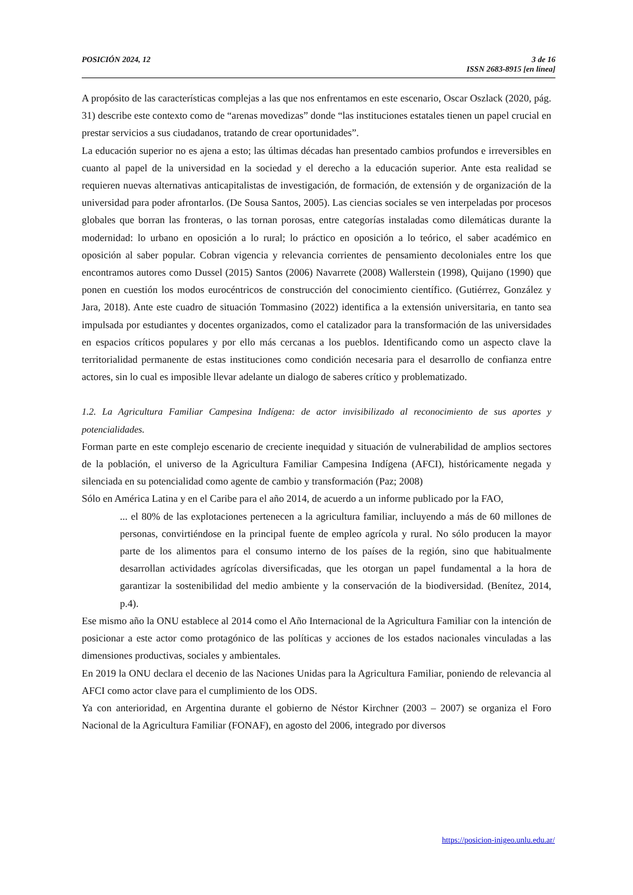POSICIÓN 2024, 12 3 de 16
ISSN 2683-8915 [en línea]
A propósito de las características complejas a las que nos enfrentamos en este escenario, Oscar Oszlack (2020, pág. 31) describe este contexto como de “arenas movedizas” donde “las instituciones estatales tienen un papel crucial en prestar servicios a sus ciudadanos, tratando de crear oportunidades”.
La educación superior no es ajena a esto; las últimas décadas han presentado cambios profundos e irreversibles en cuanto al papel de la universidad en la sociedad y el derecho a la educación superior. Ante esta realidad se requieren nuevas alternativas anticapitalistas de investigación, de formación, de extensión y de organización de la universidad para poder afrontarlos. (De Sousa Santos, 2005). Las ciencias sociales se ven interpeladas por procesos globales que borran las fronteras, o las tornan porosas, entre categorías instaladas como dilemáticas durante la modernidad: lo urbano en oposición a lo rural; lo práctico en oposición a lo teórico, el saber académico en oposición al saber popular. Cobran vigencia y relevancia corrientes de pensamiento decoloniales entre los que encontramos autores como Dussel (2015) Santos (2006) Navarrete (2008) Wallerstein (1998), Quijano (1990) que ponen en cuestión los modos eurocéntricos de construcción del conocimiento científico. (Gutiérrez, González y Jara, 2018). Ante este cuadro de situación Tommasino (2022) identifica a la extensión universitaria, en tanto sea impulsada por estudiantes y docentes organizados, como el catalizador para la transformación de las universidades en espacios críticos populares y por ello más cercanas a los pueblos. Identificando como un aspecto clave la territorialidad permanente de estas instituciones como condición necesaria para el desarrollo de confianza entre actores, sin lo cual es imposible llevar adelante un dialogo de saberes crítico y problematizado.
1.2. La Agricultura Familiar Campesina Indígena: de actor invisibilizado al reconocimiento de sus aportes y potencialidades.
Forman parte en este complejo escenario de creciente inequidad y situación de vulnerabilidad de amplios sectores de la población, el universo de la Agricultura Familiar Campesina Indígena (AFCI), históricamente negada y silenciada en su potencialidad como agente de cambio y transformación (Paz; 2008)
Sólo en América Latina y en el Caribe para el año 2014, de acuerdo a un informe publicado por la FAO,
... el 80% de las explotaciones pertenecen a la agricultura familiar, incluyendo a más de 60 millones de personas, convirtiéndose en la principal fuente de empleo agrícola y rural. No sólo producen la mayor parte de los alimentos para el consumo interno de los países de la región, sino que habitualmente desarrollan actividades agrícolas diversificadas, que les otorgan un papel fundamental a la hora de garantizar la sostenibilidad del medio ambiente y la conservación de la biodiversidad. (Benítez, 2014, p.4).
Ese mismo año la ONU establece al 2014 como el Año Internacional de la Agricultura Familiar con la intención de posicionar a este actor como protagónico de las políticas y acciones de los estados nacionales vinculadas a las dimensiones productivas, sociales y ambientales.
En 2019 la ONU declara el decenio de las Naciones Unidas para la Agricultura Familiar, poniendo de relevancia al AFCI como actor clave para el cumplimiento de los ODS.
Ya con anterioridad, en Argentina durante el gobierno de Néstor Kirchner (2003 – 2007) se organiza el Foro Nacional de la Agricultura Familiar (FONAF), en agosto del 2006, integrado por diversos
https://posicion-inigeo.unlu.edu.ar/